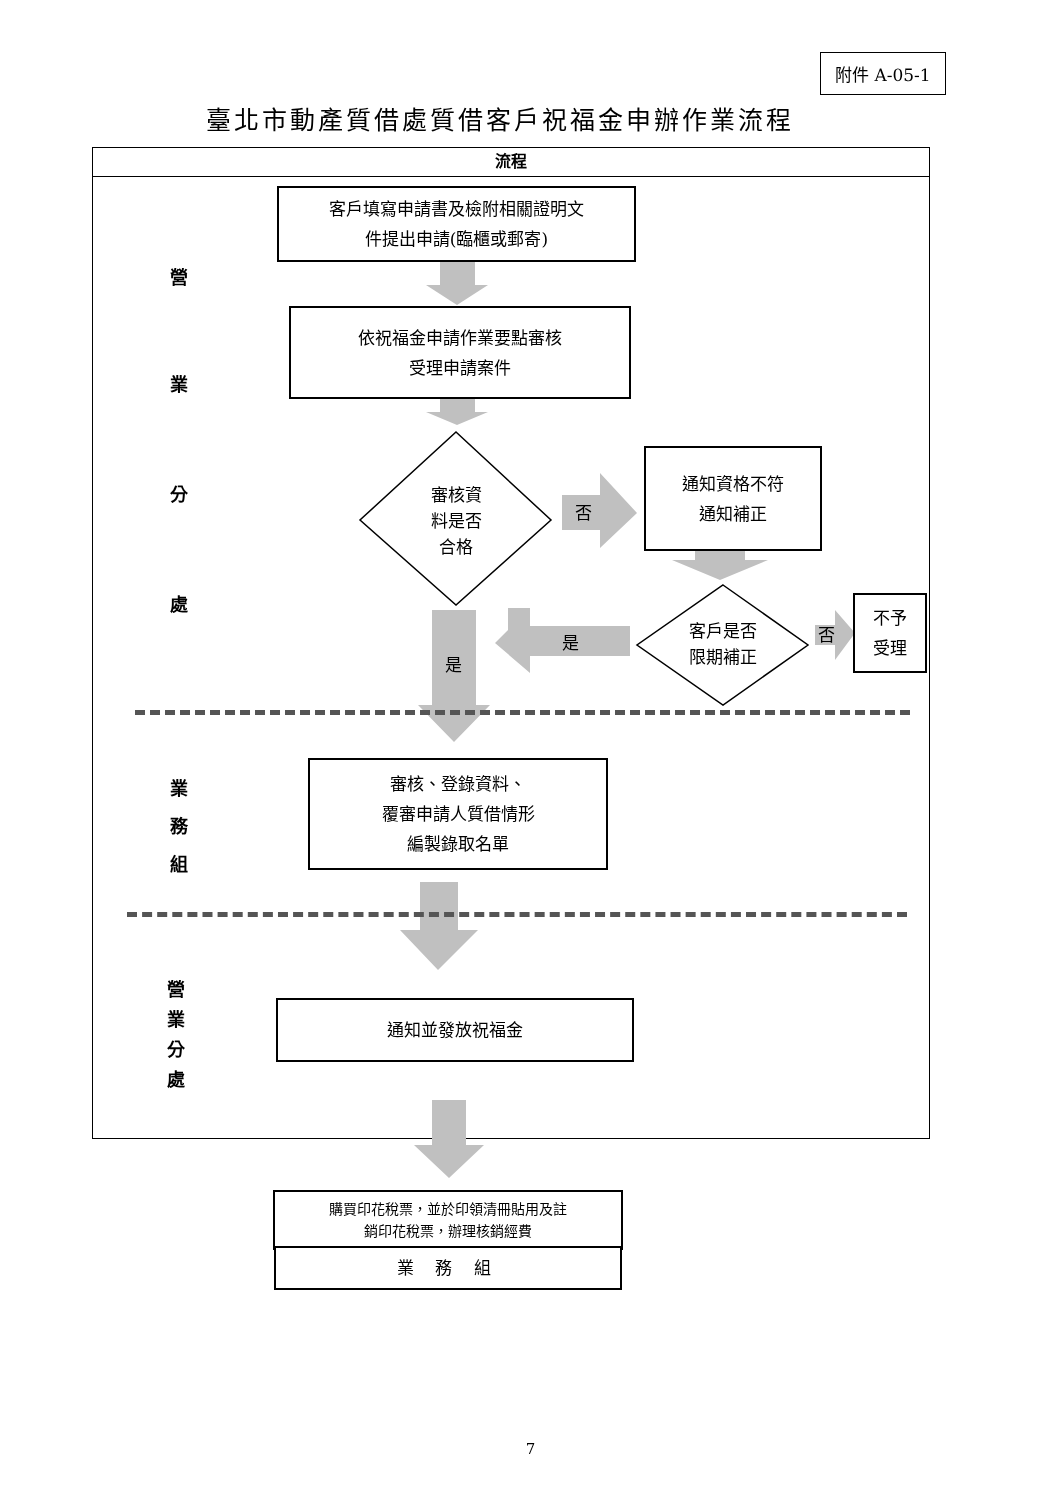附件 A-05-1
臺北市動產質借處質借客戶祝福金申辦作業流程
流程
營
業
分
處
業
務
組
營
業
分
處
客戶填寫申請書及檢附相關證明文
件提出申請(臨櫃或郵寄)
依祝福金申請作業要點審核
受理申請案件
審核資
料是否
合格
否
通知資格不符
通知補正
客戶是否
限期補正
否
不予
受理
是
是
審核、登錄資料、
覆審申請人質借情形
編製錄取名單
通知並發放祝福金
購買印花稅票，並於印領清冊貼用及註
銷印花稅票，辦理核銷經費
業 務 組
7